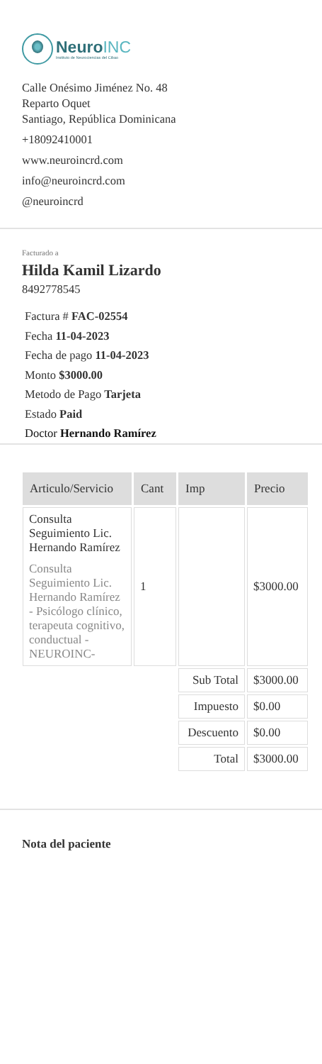NeuroINC
Instituto de Neurociencias del Cibao
Calle Onésimo Jiménez No. 48
Reparto Oquet
Santiago, República Dominicana
+18092410001
www.neuroincrd.com
info@neuroincrd.com
@neuroincrd
Facturado a
Hilda Kamil Lizardo
8492778545
Factura # FAC-02554
Fecha 11-04-2023
Fecha de pago 11-04-2023
Monto $3000.00
Metodo de Pago Tarjeta
Estado Paid
Doctor Hernando Ramírez
| Articulo/Servicio | Cant | Imp | Precio |
| --- | --- | --- | --- |
| Consulta Seguimiento Lic. Hernando Ramírez Consulta Seguimiento Lic. Hernando Ramírez - Psicólogo clínico, terapeuta cognitivo, conductual - NEUROINC- | 1 | | $3000.00 |
| | | Sub Total | $3000.00 |
| | | Impuesto | $0.00 |
| | | Descuento | $0.00 |
| | | Total | $3000.00 |
Nota del paciente